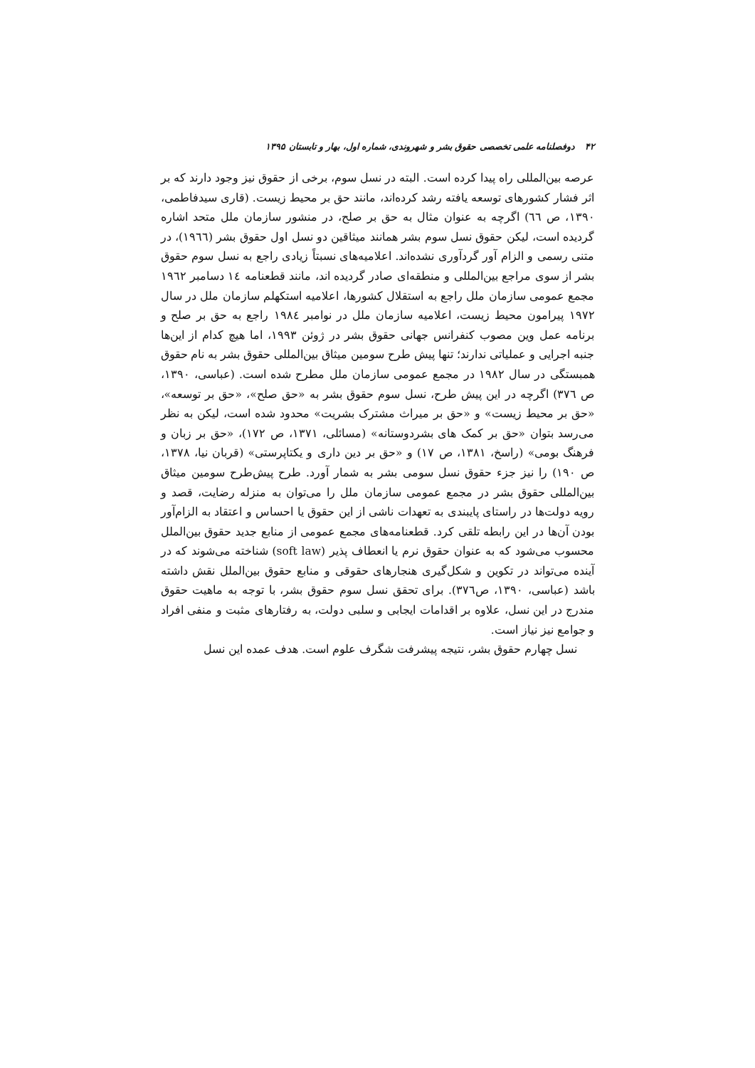۴۲ دوفصلنامه علمی تخصصی حقوق بشر و شهروندی، شماره اول، بهار و تابستان ۱۳۹۵
عرصه بین‌المللی راه پیدا کرده است. البته در نسل سوم، برخی از حقوق نیز وجود دارند که بر اثر فشار کشورهای توسعه یافته رشد کرده‌اند، مانند حق بر محیط زیست. (قاری سیدفاطمی، ۱۳۹۰، ص ٦٦) اگرچه به عنوان مثال به حق بر صلح، در منشور سازمان ملل متحد اشاره گردیده است، لیکن حقوق نسل سوم بشر همانند میثاقین دو نسل اول حقوق بشر (۱۹٦٦)، در متنی رسمی و الزام آور گردآوری نشده‌اند. اعلامیه‌های نسبتاً زیادی راجع به نسل سوم حقوق بشر از سوی مراجع بین‌المللی و منطقه‌ای صادر گردیده اند، مانند قطعنامه ١٤ دسامبر ۱۹٦۲ مجمع عمومی سازمان ملل راجع به استقلال کشورها، اعلامیه استکهلم سازمان ملل در سال ۱۹۷۲ پیرامون محیط زیست، اعلامیه سازمان ملل در نوامبر ۱۹۸٤ راجع به حق بر صلح و برنامه عمل وین مصوب کنفرانس جهانی حقوق بشر در ژوئن ۱۹۹۳، اما هیچ کدام از این‌ها جنبه اجرایی و عملیاتی ندارند؛ تنها پیش طرح سومین میثاق بین‌المللی حقوق بشر به نام حقوق همبستگی در سال ۱۹۸۲ در مجمع عمومی سازمان ملل مطرح شده است. (عباسی، ۱۳۹۰، ص ۳۷٦) اگرچه در این پیش طرح، نسل سوم حقوق بشر به «حق صلح»، «حق بر توسعه»، «حق بر محیط زیست» و «حق بر میراث مشترک بشریت» محدود شده است، لیکن به نظر می‌رسد بتوان «حق بر کمک های بشردوستانه» (مسائلی، ۱۳۷۱، ص ۱۷۲)، «حق بر زبان و فرهنگ بومی» (راسخ، ۱۳۸۱، ص ۱۷) و «حق بر دین داری و یکتاپرستی» (قربان نیا، ۱۳۷۸، ص ۱۹۰) را نیز جزء حقوق نسل سومی بشر به شمار آورد. طرح پیش‌طرح سومین میثاق بین‌المللی حقوق بشر در مجمع عمومی سازمان ملل را می‌توان به منزله رضایت، قصد و رویه دولت‌ها در راستای پایبندی به تعهدات ناشی از این حقوق یا احساس و اعتقاد به الزام‌آور بودن آن‌ها در این رابطه تلقی کرد. قطعنامه‌های مجمع عمومی از منابع جدید حقوق بین‌الملل محسوب می‌شود که به عنوان حقوق نرم یا انعطاف پذیر (soft law) شناخته می‌شوند که در آینده می‌تواند در تکوین و شکل‌گیری هنجارهای حقوقی و منابع حقوق بین‌الملل نقش داشته باشد (عباسی، ۱۳۹۰، ص۳۷٦). برای تحقق نسل سوم حقوق بشر، با توجه به ماهیت حقوق مندرج در این نسل، علاوه بر اقدامات ایجابی و سلبی دولت، به رفتارهای مثبت و منفی افراد و جوامع نیز نیاز است.
نسل چهارم حقوق بشر، نتیجه پیشرفت شگرف علوم است. هدف عمده این نسل